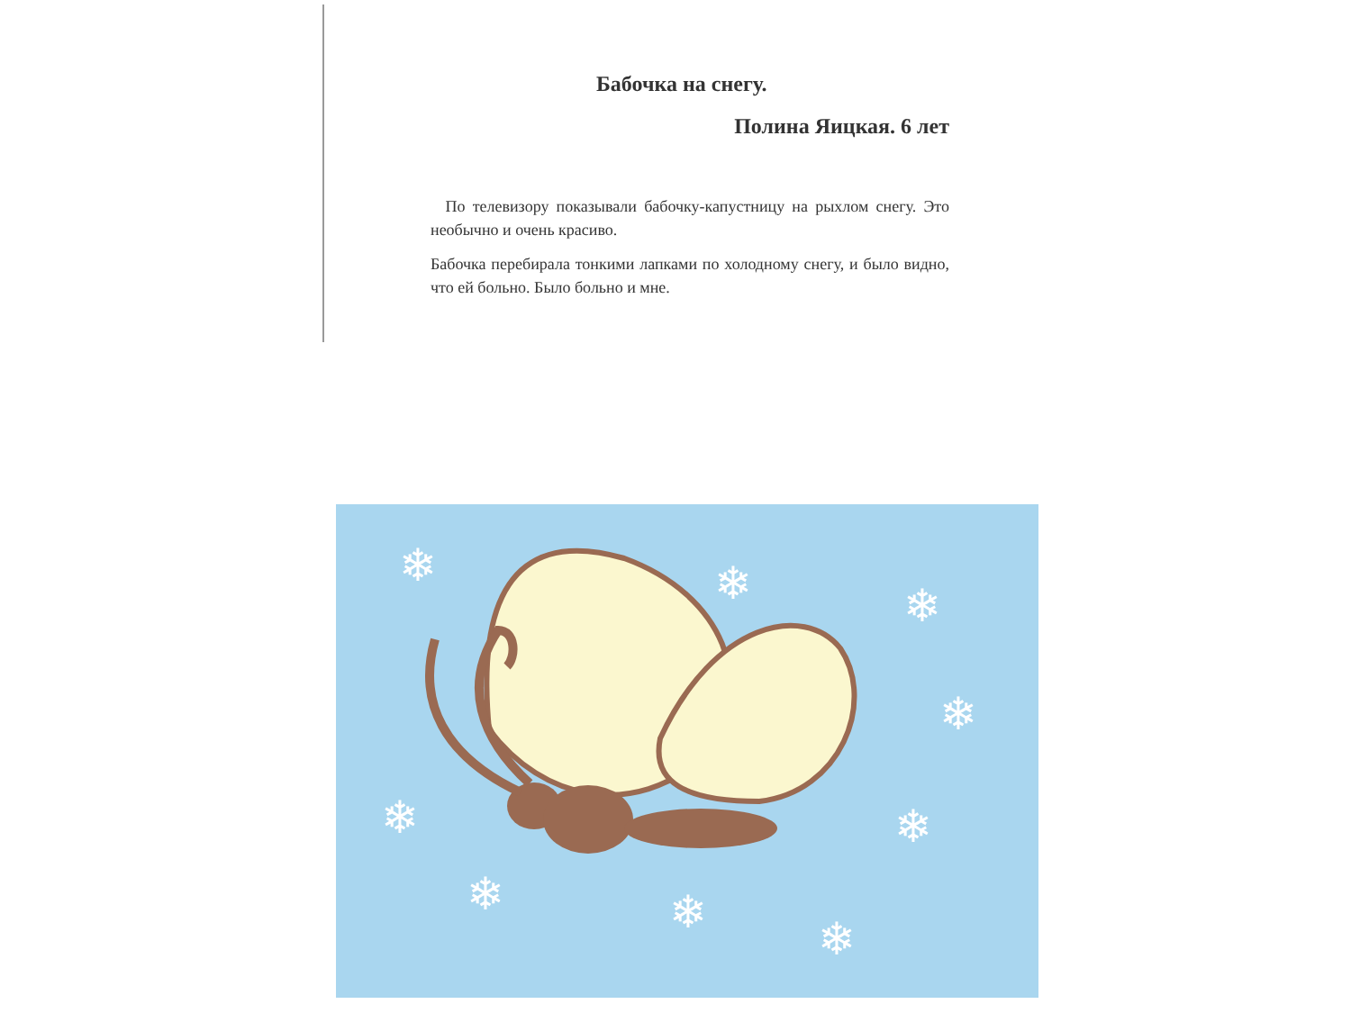Бабочка на снегу.
Полина Яицкая. 6 лет
По телевизору показывали бабочку-капустницу на рыхлом снегу. Это необычно и очень красиво.
Бабочка перебирала тонкими лапками по холодному снегу, и было видно, что ей больно. Было больно и мне.
❄
❄
❄
❄
❄
❄
❄
❄
❄